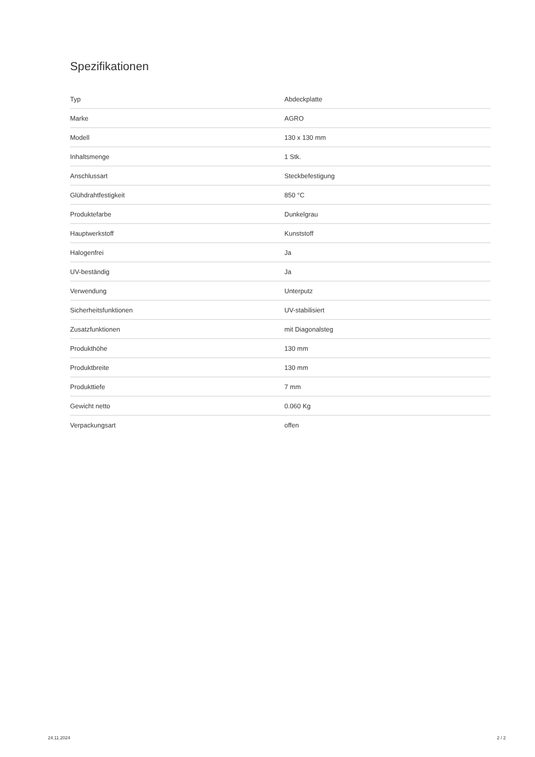Spezifikationen
| Typ | Abdeckplatte |
| Marke | AGRO |
| Modell | 130 x 130 mm |
| Inhaltsmenge | 1 Stk. |
| Anschlussart | Steckbefestigung |
| Glühdrahtfestigkeit | 850 °C |
| Produktefarbe | Dunkelgrau |
| Hauptwerkstoff | Kunststoff |
| Halogenfrei | Ja |
| UV-beständig | Ja |
| Verwendung | Unterputz |
| Sicherheitsfunktionen | UV-stabilisiert |
| Zusatzfunktionen | mit Diagonalsteg |
| Produkthöhe | 130 mm |
| Produktbreite | 130 mm |
| Produkttiefe | 7 mm |
| Gewicht netto | 0.060 Kg |
| Verpackungsart | offen |
24.11.2024 2 / 2